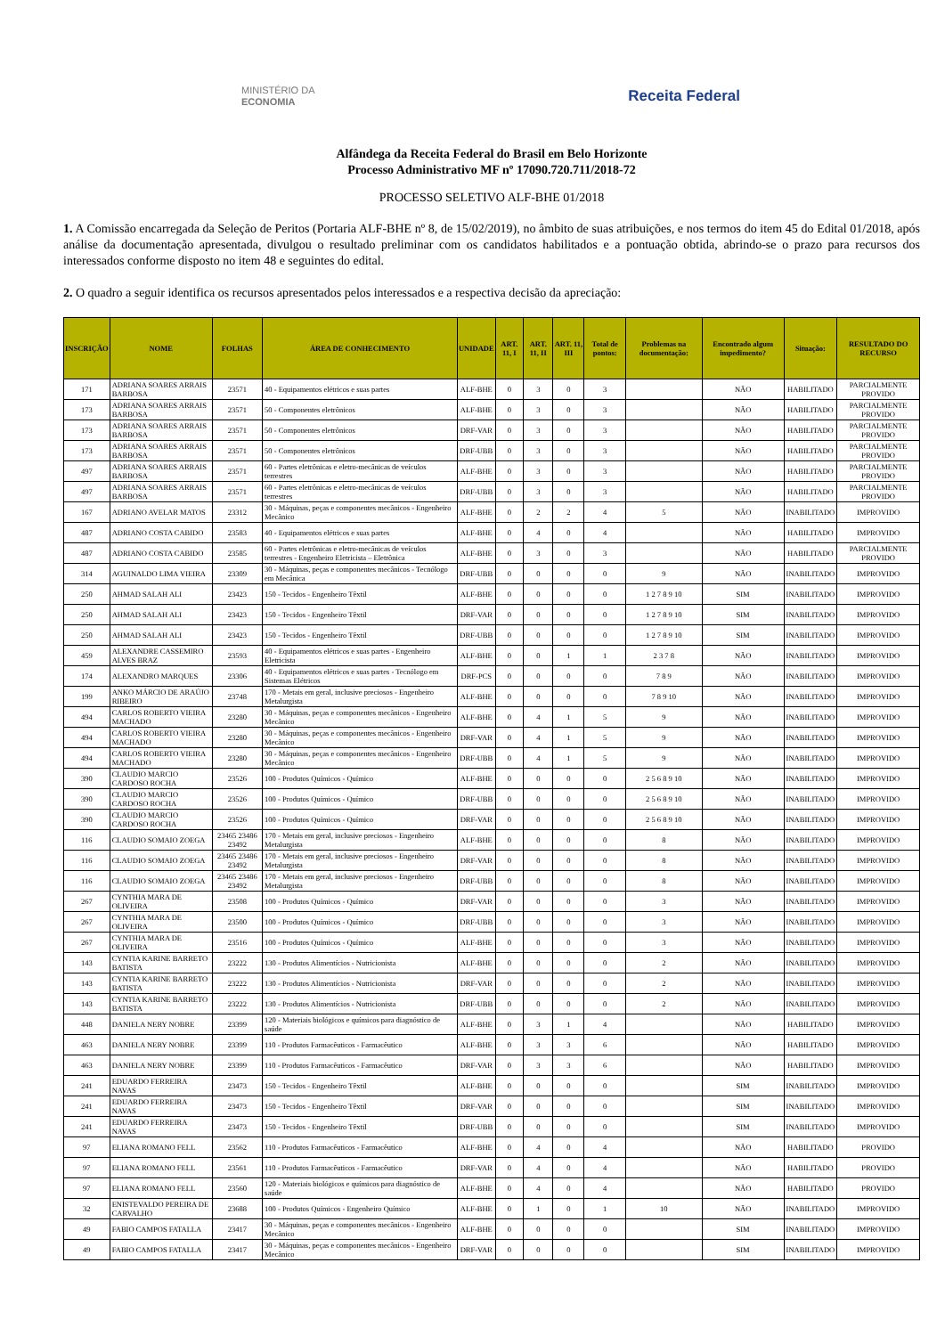MINISTÉRIO DA
ECONOMIA
Receita Federal
Alfândega da Receita Federal do Brasil em Belo Horizonte
Processo Administrativo MF nº 17090.720.711/2018-72
PROCESSO SELETIVO ALF-BHE 01/2018
1. A Comissão encarregada da Seleção de Peritos (Portaria ALF-BHE nº 8, de 15/02/2019), no âmbito de suas atribuições, e nos termos do item 45 do Edital 01/2018, após análise da documentação apresentada, divulgou o resultado preliminar com os candidatos habilitados e a pontuação obtida, abrindo-se o prazo para recursos dos interessados conforme disposto no item 48 e seguintes do edital.
2. O quadro a seguir identifica os recursos apresentados pelos interessados e a respectiva decisão da apreciação:
| INSCRIÇÃO | NOME | FOLHAS | ÁREA DE CONHECIMENTO | UNIDADE | ART. 11, I | ART. 11, II | ART. 11, III | Total de pontos: | Problemas na documentação: | Encontrado algum impedimento? | Situação: | RESULTADO DO RECURSO |
| --- | --- | --- | --- | --- | --- | --- | --- | --- | --- | --- | --- | --- |
| 171 | ADRIANA SOARES ARRAIS BARBOSA | 23571 | 40 - Equipamentos elétricos e suas partes | ALF-BHE | 0 | 3 | 0 | 3 | | NÃO | HABILITADO | PARCIALMENTE PROVIDO |
| 173 | ADRIANA SOARES ARRAIS BARBOSA | 23571 | 50 - Componentes eletrônicos | ALF-BHE | 0 | 3 | 0 | 3 | | NÃO | HABILITADO | PARCIALMENTE PROVIDO |
| 173 | ADRIANA SOARES ARRAIS BARBOSA | 23571 | 50 - Componentes eletrônicos | DRF-VAR | 0 | 3 | 0 | 3 | | NÃO | HABILITADO | PARCIALMENTE PROVIDO |
| 173 | ADRIANA SOARES ARRAIS BARBOSA | 23571 | 50 - Componentes eletrônicos | DRF-UBB | 0 | 3 | 0 | 3 | | NÃO | HABILITADO | PARCIALMENTE PROVIDO |
| 497 | ADRIANA SOARES ARRAIS BARBOSA | 23571 | 60 - Partes eletrônicas e eletro-mecânicas de veículos terrestres | ALF-BHE | 0 | 3 | 0 | 3 | | NÃO | HABILITADO | PARCIALMENTE PROVIDO |
| 497 | ADRIANA SOARES ARRAIS BARBOSA | 23571 | 60 - Partes eletrônicas e eletro-mecânicas de veículos terrestres | DRF-UBB | 0 | 3 | 0 | 3 | | NÃO | HABILITADO | PARCIALMENTE PROVIDO |
| 167 | ADRIANO AVELAR MATOS | 23312 | 30 - Máquinas, peças e componentes mecânicos - Engenheiro Mecânico | ALF-BHE | 0 | 2 | 2 | 4 | 5 | NÃO | INABILITADO | IMPROVIDO |
| 487 | ADRIANO COSTA CABIDO | 23583 | 40 - Equipamentos elétricos e suas partes | ALF-BHE | 0 | 4 | 0 | 4 | | NÃO | HABILITADO | IMPROVIDO |
| 487 | ADRIANO COSTA CABIDO | 23585 | 60 - Partes eletrônicas e eletro-mecânicas de veículos terrestres - Engenheiro Eletricista – Eletrônica | ALF-BHE | 0 | 3 | 0 | 3 | | NÃO | HABILITADO | PARCIALMENTE PROVIDO |
| 314 | AGUINALDO LIMA VIEIRA | 23309 | 30 - Máquinas, peças e componentes mecânicos - Tecnólogo em Mecânica | DRF-UBB | 0 | 0 | 0 | 0 | 9 | NÃO | INABILITADO | IMPROVIDO |
| 250 | AHMAD SALAH ALI | 23423 | 150 - Tecidos - Engenheiro Têxtil | ALF-BHE | 0 | 0 | 0 | 0 | 1 2 7 8 9 10 | SIM | INABILITADO | IMPROVIDO |
| 250 | AHMAD SALAH ALI | 23423 | 150 - Tecidos - Engenheiro Têxtil | DRF-VAR | 0 | 0 | 0 | 0 | 1 2 7 8 9 10 | SIM | INABILITADO | IMPROVIDO |
| 250 | AHMAD SALAH ALI | 23423 | 150 - Tecidos - Engenheiro Têxtil | DRF-UBB | 0 | 0 | 0 | 0 | 1 2 7 8 9 10 | SIM | INABILITADO | IMPROVIDO |
| 459 | ALEXANDRE CASSEMIRO ALVES BRAZ | 23593 | 40 - Equipamentos elétricos e suas partes - Engenheiro Eletricista | ALF-BHE | 0 | 0 | 1 | 1 | 2 3 7 8 | NÃO | INABILITADO | IMPROVIDO |
| 174 | ALEXANDRO MARQUES | 23306 | 40 - Equipamentos elétricos e suas partes - Tecnólogo em Sistemas Elétricos | DRF-PCS | 0 | 0 | 0 | 0 | 7 8 9 | NÃO | INABILITADO | IMPROVIDO |
| 199 | ANKO MÁRCIO DE ARAÚJO RIBEIRO | 23748 | 170 - Metais em geral, inclusive preciosos - Engenheiro Metalurgista | ALF-BHE | 0 | 0 | 0 | 0 | 7 8 9 10 | NÃO | INABILITADO | IMPROVIDO |
| 494 | CARLOS ROBERTO VIEIRA MACHADO | 23280 | 30 - Máquinas, peças e componentes mecânicos - Engenheiro Mecânico | ALF-BHE | 0 | 4 | 1 | 5 | 9 | NÃO | INABILITADO | IMPROVIDO |
| 494 | CARLOS ROBERTO VIEIRA MACHADO | 23280 | 30 - Máquinas, peças e componentes mecânicos - Engenheiro Mecânico | DRF-VAR | 0 | 4 | 1 | 5 | 9 | NÃO | INABILITADO | IMPROVIDO |
| 494 | CARLOS ROBERTO VIEIRA MACHADO | 23280 | 30 - Máquinas, peças e componentes mecânicos - Engenheiro Mecânico | DRF-UBB | 0 | 4 | 1 | 5 | 9 | NÃO | INABILITADO | IMPROVIDO |
| 390 | CLAUDIO MARCIO CARDOSO ROCHA | 23526 | 100 - Produtos Químicos - Químico | ALF-BHE | 0 | 0 | 0 | 0 | 2 5 6 8 9 10 | NÃO | INABILITADO | IMPROVIDO |
| 390 | CLAUDIO MARCIO CARDOSO ROCHA | 23526 | 100 - Produtos Químicos - Químico | DRF-UBB | 0 | 0 | 0 | 0 | 2 5 6 8 9 10 | NÃO | INABILITADO | IMPROVIDO |
| 390 | CLAUDIO MARCIO CARDOSO ROCHA | 23526 | 100 - Produtos Químicos - Químico | DRF-VAR | 0 | 0 | 0 | 0 | 2 5 6 8 9 10 | NÃO | INABILITADO | IMPROVIDO |
| 116 | CLAUDIO SOMAIO ZOEGA | 23465 23486 23492 | 170 - Metais em geral, inclusive preciosos - Engenheiro Metalurgista | ALF-BHE | 0 | 0 | 0 | 0 | 8 | NÃO | INABILITADO | IMPROVIDO |
| 116 | CLAUDIO SOMAIO ZOEGA | 23465 23486 23492 | 170 - Metais em geral, inclusive preciosos - Engenheiro Metalurgista | DRF-VAR | 0 | 0 | 0 | 0 | 8 | NÃO | INABILITADO | IMPROVIDO |
| 116 | CLAUDIO SOMAIO ZOEGA | 23465 23486 23492 | 170 - Metais em geral, inclusive preciosos - Engenheiro Metalurgista | DRF-UBB | 0 | 0 | 0 | 0 | 8 | NÃO | INABILITADO | IMPROVIDO |
| 267 | CYNTHIA MARA DE OLIVEIRA | 23508 | 100 - Produtos Químicos - Químico | DRF-VAR | 0 | 0 | 0 | 0 | 3 | NÃO | INABILITADO | IMPROVIDO |
| 267 | CYNTHIA MARA DE OLIVEIRA | 23500 | 100 - Produtos Químicos - Químico | DRF-UBB | 0 | 0 | 0 | 0 | 3 | NÃO | INABILITADO | IMPROVIDO |
| 267 | CYNTHIA MARA DE OLIVEIRA | 23516 | 100 - Produtos Químicos - Químico | ALF-BHE | 0 | 0 | 0 | 0 | 3 | NÃO | INABILITADO | IMPROVIDO |
| 143 | CYNTIA KARINE BARRETO BATISTA | 23222 | 130 - Produtos Alimentícios - Nutricionista | ALF-BHE | 0 | 0 | 0 | 0 | 2 | NÃO | INABILITADO | IMPROVIDO |
| 143 | CYNTIA KARINE BARRETO BATISTA | 23222 | 130 - Produtos Alimentícios - Nutricionista | DRF-VAR | 0 | 0 | 0 | 0 | 2 | NÃO | INABILITADO | IMPROVIDO |
| 143 | CYNTIA KARINE BARRETO BATISTA | 23222 | 130 - Produtos Alimentícios - Nutricionista | DRF-UBB | 0 | 0 | 0 | 0 | 2 | NÃO | INABILITADO | IMPROVIDO |
| 448 | DANIELA NERY NOBRE | 23399 | 120 - Materiais biológicos e químicos para diagnóstico de saúde | ALF-BHE | 0 | 3 | 1 | 4 | | NÃO | HABILITADO | IMPROVIDO |
| 463 | DANIELA NERY NOBRE | 23399 | 110 - Produtos Farmacêuticos - Farmacêutico | ALF-BHE | 0 | 3 | 3 | 6 | | NÃO | HABILITADO | IMPROVIDO |
| 463 | DANIELA NERY NOBRE | 23399 | 110 - Produtos Farmacêuticos - Farmacêutico | DRF-VAR | 0 | 3 | 3 | 6 | | NÃO | HABILITADO | IMPROVIDO |
| 241 | EDUARDO FERREIRA NAVAS | 23473 | 150 - Tecidos - Engenheiro Têxtil | ALF-BHE | 0 | 0 | 0 | 0 | | SIM | INABILITADO | IMPROVIDO |
| 241 | EDUARDO FERREIRA NAVAS | 23473 | 150 - Tecidos - Engenheiro Têxtil | DRF-VAR | 0 | 0 | 0 | 0 | | SIM | INABILITADO | IMPROVIDO |
| 241 | EDUARDO FERREIRA NAVAS | 23473 | 150 - Tecidos - Engenheiro Têxtil | DRF-UBB | 0 | 0 | 0 | 0 | | SIM | INABILITADO | IMPROVIDO |
| 97 | ELIANA ROMANO FELL | 23562 | 110 - Produtos Farmacêuticos - Farmacêutico | ALF-BHE | 0 | 4 | 0 | 4 | | NÃO | HABILITADO | PROVIDO |
| 97 | ELIANA ROMANO FELL | 23561 | 110 - Produtos Farmacêuticos - Farmacêutico | DRF-VAR | 0 | 4 | 0 | 4 | | NÃO | HABILITADO | PROVIDO |
| 97 | ELIANA ROMANO FELL | 23560 | 120 - Materiais biológicos e químicos para diagnóstico de saúde | ALF-BHE | 0 | 4 | 0 | 4 | | NÃO | HABILITADO | PROVIDO |
| 32 | ENISTEVALDO PEREIRA DE CARVALHO | 23688 | 100 - Produtos Químicos - Engenheiro Químico | ALF-BHE | 0 | 1 | 0 | 1 | 10 | NÃO | INABILITADO | IMPROVIDO |
| 49 | FABIO CAMPOS FATALLA | 23417 | 30 - Máquinas, peças e componentes mecânicos - Engenheiro Mecânico | ALF-BHE | 0 | 0 | 0 | 0 | | SIM | INABILITADO | IMPROVIDO |
| 49 | FABIO CAMPOS FATALLA | 23417 | 30 - Máquinas, peças e componentes mecânicos - Engenheiro Mecânico | DRF-VAR | 0 | 0 | 0 | 0 | | SIM | INABILITADO | IMPROVIDO |